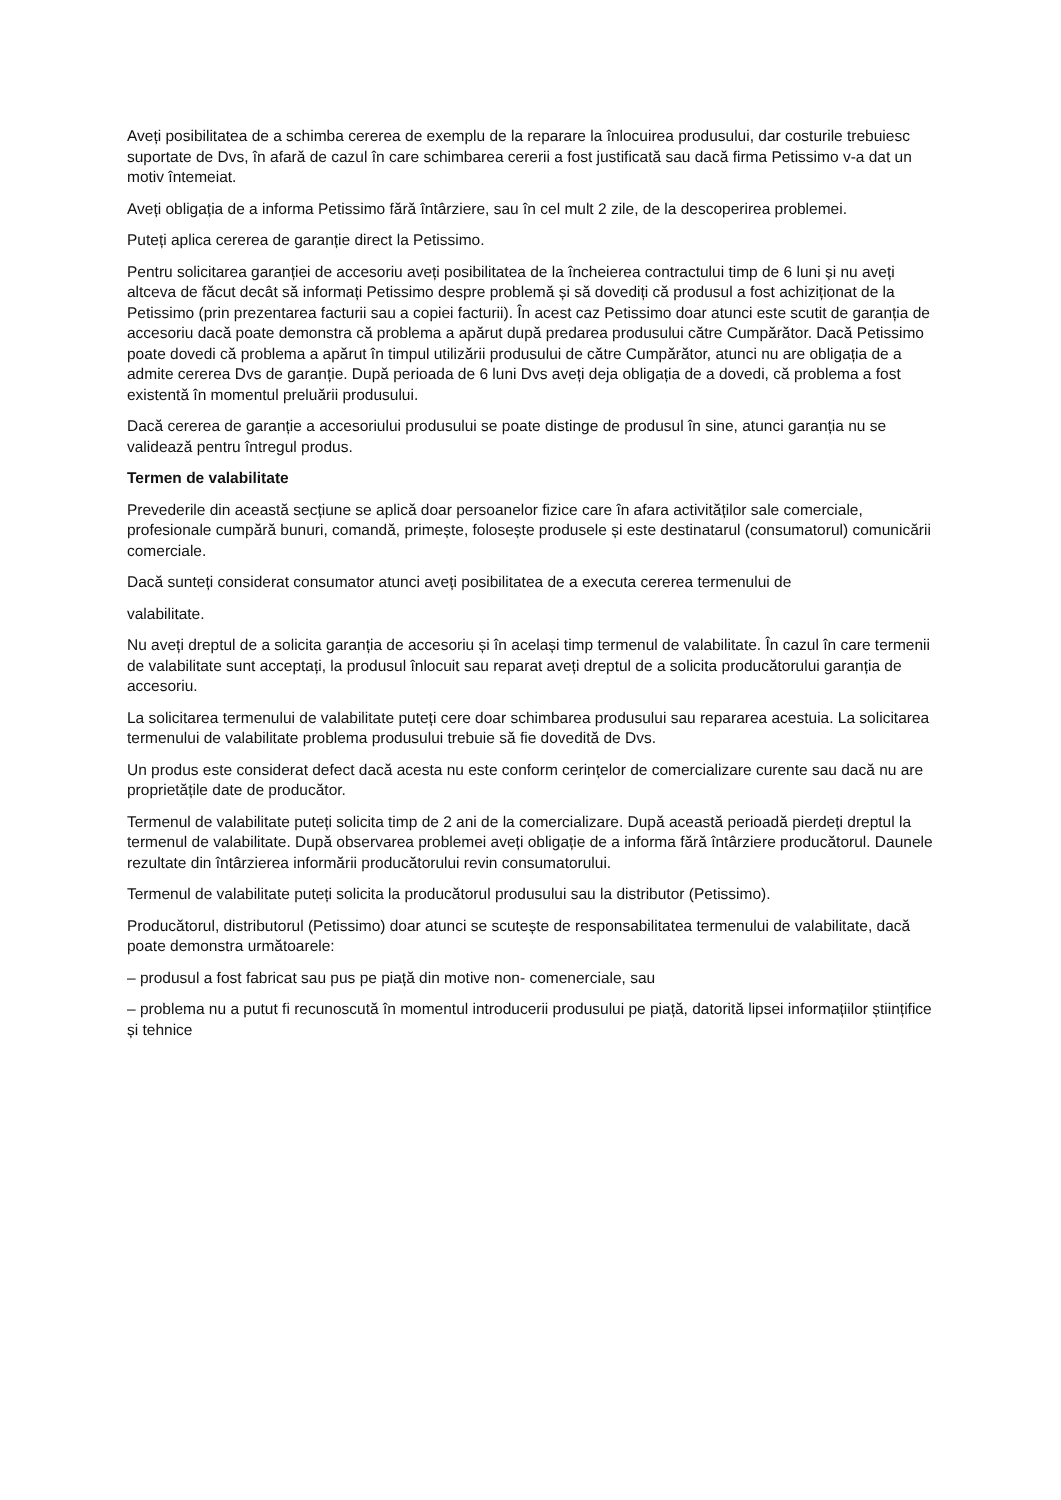Aveți posibilitatea de a schimba cererea de exemplu de la reparare la înlocuirea produsului, dar costurile trebuiesc suportate de Dvs, în afară de cazul în care schimbarea cererii a fost justificată sau dacă firma Petissimo v-a dat un motiv întemeiat.
Aveți obligația de a informa Petissimo fără întârziere, sau în cel mult 2 zile, de la descoperirea problemei.
Puteți aplica cererea de garanție direct la Petissimo.
Pentru solicitarea garanției de accesoriu aveți posibilitatea de la încheierea contractului timp de 6 luni și nu aveți altceva de făcut decât să informați Petissimo despre problemă și să dovediți că produsul a fost achiziționat de la Petissimo (prin prezentarea facturii sau a copiei facturii). În acest caz Petissimo doar atunci este scutit de garanția de accesoriu dacă poate demonstra că problema a apărut după predarea produsului către Cumpărător. Dacă Petissimo poate dovedi că problema a apărut în timpul utilizării produsului de către Cumpărător, atunci nu are obligația de a admite cererea Dvs de garanție. După perioada de 6 luni Dvs aveți deja obligația de a dovedi, că problema a fost existentă în momentul preluării produsului.
Dacă cererea de garanție a accesoriului produsului se poate distinge de produsul în sine, atunci garanția nu se validează pentru întregul produs.
Termen de valabilitate
Prevederile din această secțiune se aplică doar persoanelor fizice care în afara activităților sale comerciale, profesionale cumpără bunuri, comandă, primește, folosește produsele și este destinatarul (consumatorul) comunicării comerciale.
Dacă sunteți considerat consumator atunci aveți posibilitatea de a executa cererea termenului de
valabilitate.
Nu aveți dreptul de a solicita garanția de accesoriu și în același timp termenul de valabilitate. În cazul în care termenii de valabilitate sunt acceptați, la produsul înlocuit sau reparat aveți dreptul de a solicita producătorului garanția de accesoriu.
La solicitarea termenului de valabilitate puteți cere doar schimbarea produsului sau repararea acestuia. La solicitarea termenului de valabilitate problema produsului trebuie să fie dovedită de Dvs.
Un produs este considerat defect dacă acesta nu este conform cerințelor de comercializare curente sau dacă nu are proprietățile date de producător.
Termenul de valabilitate puteți solicita timp de 2 ani de la comercializare. După această perioadă pierdeți dreptul la termenul de valabilitate. După observarea problemei aveți obligație de a informa fără întârziere producătorul. Daunele rezultate din întârzierea informării producătorului revin consumatorului.
Termenul de valabilitate puteți solicita la producătorul produsului sau la distributor (Petissimo).
Producătorul, distributorul (Petissimo) doar atunci se scutește de responsabilitatea termenului de valabilitate, dacă poate demonstra următoarele:
– produsul a fost fabricat sau pus pe piață din motive non- comenerciale, sau
– problema nu a putut fi recunoscută în momentul introducerii produsului pe piață, datorită lipsei informațiilor științifice și tehnice